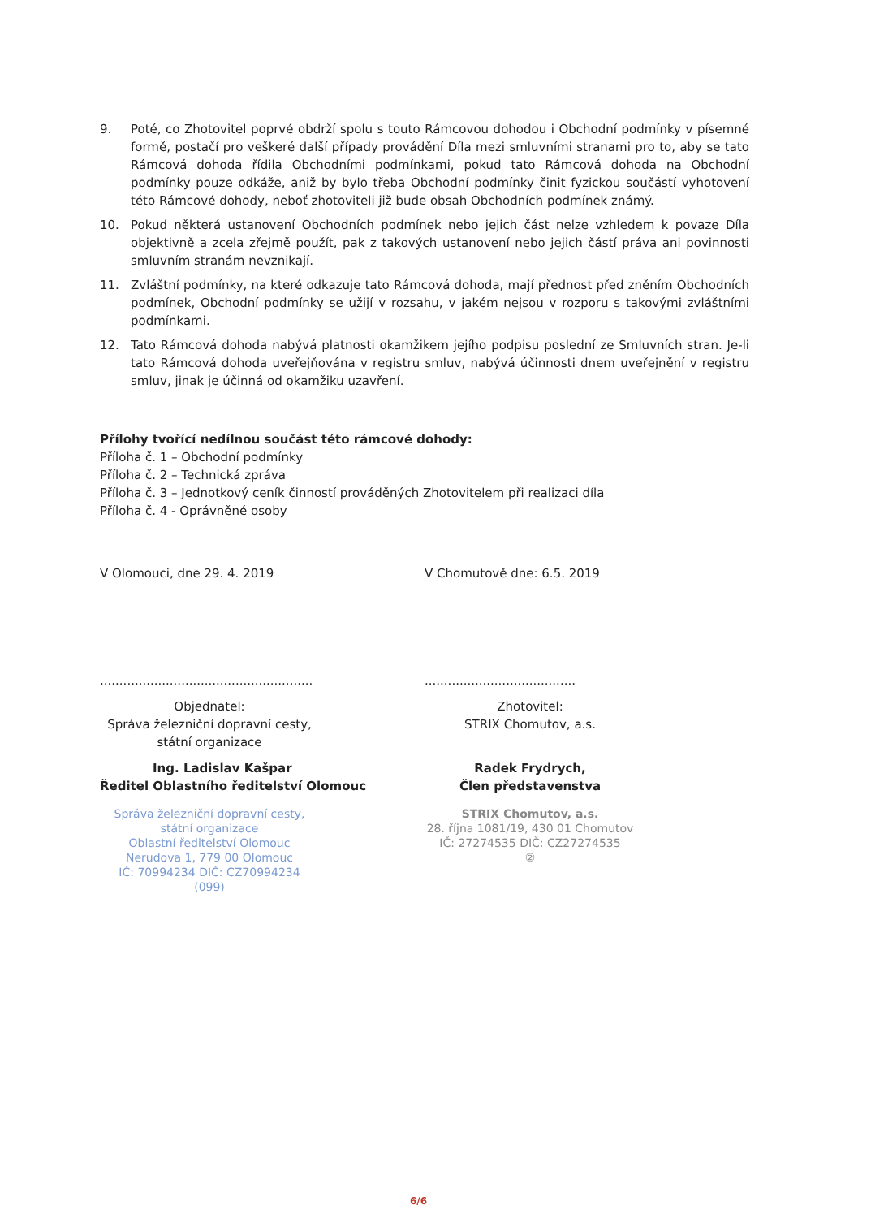9. Poté, co Zhotovitel poprvé obdrží spolu s touto Rámcovou dohodou i Obchodní podmínky v písemné formě, postačí pro veškeré další případy provádění Díla mezi smluvními stranami pro to, aby se tato Rámcová dohoda řídila Obchodními podmínkami, pokud tato Rámcová dohoda na Obchodní podmínky pouze odkáže, aniž by bylo třeba Obchodní podmínky činit fyzickou součástí vyhotovení této Rámcové dohody, neboť zhotoviteli již bude obsah Obchodních podmínek známý.
10. Pokud některá ustanovení Obchodních podmínek nebo jejich část nelze vzhledem k povaze Díla objektivně a zcela zřejmě použít, pak z takových ustanovení nebo jejich částí práva ani povinnosti smluvním stranám nevznikají.
11. Zvláštní podmínky, na které odkazuje tato Rámcová dohoda, mají přednost před zněním Obchodních podmínek, Obchodní podmínky se užijí v rozsahu, v jakém nejsou v rozporu s takovými zvláštními podmínkami.
12. Tato Rámcová dohoda nabývá platnosti okamžikem jejího podpisu poslední ze Smluvních stran. Je-li tato Rámcová dohoda uveřejňována v registru smluv, nabývá účinnosti dnem uveřejnění v registru smluv, jinak je účinná od okamžiku uzavření.
Přílohy tvořící nedílnou součást této rámcové dohody:
Příloha č. 1 – Obchodní podmínky
Příloha č. 2 – Technická zpráva
Příloha č. 3 – Jednotkový ceník činností prováděných Zhotovitelem při realizaci díla
Příloha č. 4 - Oprávněné osoby
V Olomouci, dne 29. 4. 2019
.......................................................
Objednatel:
Správa železniční dopravní cesty,
státní organizace
Ing. Ladislav Kašpar
Ředitel Oblastního ředitelství Olomouc
Správa železniční dopravní cesty, státní organizace
Oblastní ředitelství Olomouc
Nerudova 1, 779 00 Olomouc
IČ: 70994234 DIČ: CZ70994234
(099)
V Chomutově dne: 6.5. 2019
.......................................
Zhotovitel:
STRIX Chomutov, a.s.
Radek Frydrych,
Člen představenstva
STRIX Chomutov, a.s.
28. října 1081/19, 430 01 Chomutov
IČ: 27274535 DIČ: CZ27274535
②
6/6